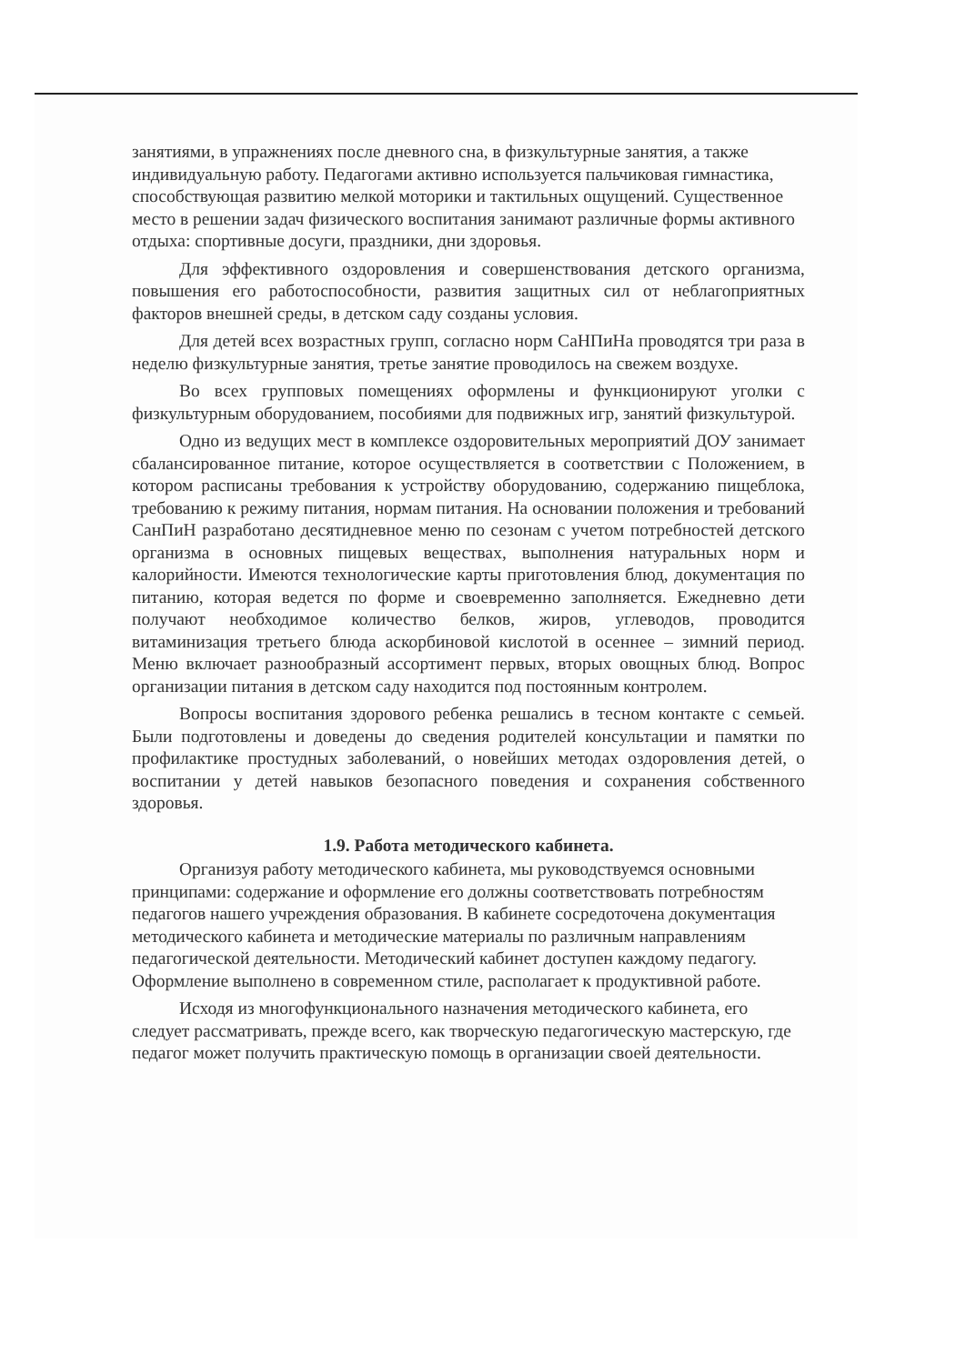занятиями, в упражнениях после дневного сна, в физкультурные занятия, а также индивидуальную работу. Педагогами активно используется пальчиковая гимнастика, способствующая развитию мелкой моторики и тактильных ощущений. Существенное место в решении задач физического воспитания занимают различные формы активного отдыха: спортивные досуги, праздники, дни здоровья.
Для эффективного оздоровления и совершенствования детского организма, повышения его работоспособности, развития защитных сил от неблагоприятных факторов внешней среды, в детском саду созданы условия.
Для детей всех возрастных групп, согласно норм СаНПиНа проводятся три раза в неделю физкультурные занятия, третье занятие проводилось на свежем воздухе.
Во всех групповых помещениях оформлены и функционируют уголки с физкультурным оборудованием, пособиями для подвижных игр, занятий физкультурой.
Одно из ведущих мест в комплексе оздоровительных мероприятий ДОУ занимает сбалансированное питание, которое осуществляется в соответствии с Положением, в котором расписаны требования к устройству оборудованию, содержанию пищеблока, требованию к режиму питания, нормам питания. На основании положения и требований СанПиН разработано десятидневное меню по сезонам с учетом потребностей детского организма в основных пищевых веществах, выполнения натуральных норм и калорийности. Имеются технологические карты приготовления блюд, документация по питанию, которая ведется по форме и своевременно заполняется. Ежедневно дети получают необходимое количество белков, жиров, углеводов, проводится витаминизация третьего блюда аскорбиновой кислотой в осеннее – зимний период. Меню включает разнообразный ассортимент первых, вторых овощных блюд. Вопрос организации питания в детском саду находится под постоянным контролем.
Вопросы воспитания здорового ребенка решались в тесном контакте с семьей. Были подготовлены и доведены до сведения родителей консультации и памятки по профилактике простудных заболеваний, о новейших методах оздоровления детей, о воспитании у детей навыков безопасного поведения и сохранения собственного здоровья.
1.9. Работа методического кабинета.
Организуя работу методического кабинета, мы руководствуемся основными принципами: содержание и оформление его должны соответствовать потребностям педагогов нашего учреждения образования. В кабинете сосредоточена документация методического кабинета и методические материалы по различным направлениям педагогической деятельности. Методический кабинет доступен каждому педагогу. Оформление выполнено в современном стиле, располагает к продуктивной работе.
Исходя из многофункционального назначения методического кабинета, его следует рассматривать, прежде всего, как творческую педагогическую мастерскую, где педагог может получить практическую помощь в организации своей деятельности.